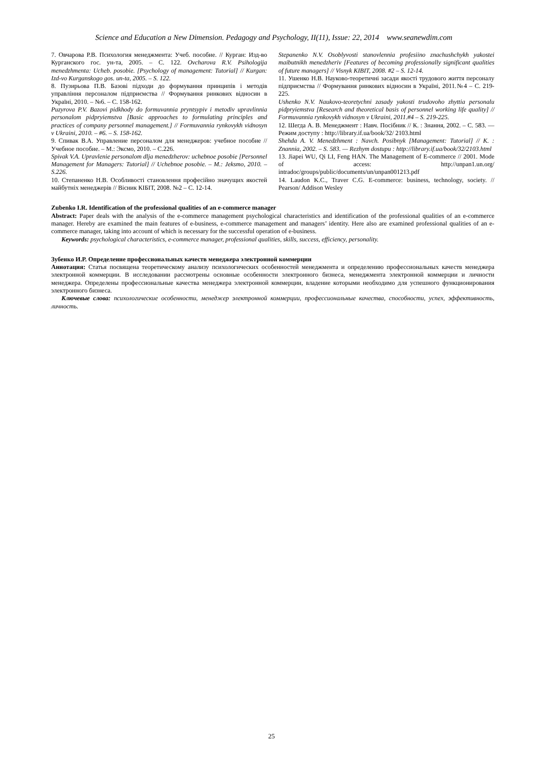Science and Education a New Dimension. Pedagogy and Psychology, II(11), Issue: 22, 2014 www.seanewdim.com
7. Овчарова Р.В. Психология менеджмента: Учеб. пособие. // Курган: Изд-во Курганского гос. ун-та, 2005. – С. 122. Ovcharova R.V. Psihologija menedzhmenta: Ucheb. posobie. [Psychology of management: Tutorial] // Kurgan: Izd-vo Kurganskogo gos. un-ta, 2005. – S. 122.
8. Пузирьова П.В. Базові підходи до формування принципів і методів управління персоналом підприємства // Формування ринкових відносин в Україні, 2010. – №6. – С. 158-162.
Puzyrova P.V. Bazovi pidkhody do formuvannia pryntsypiv i metodiv upravlinnia personalom pidpryiemstva [Basic approaches to formulating principles and practices of company personnel management.] // Formuvannia rynkovykh vidnosyn v Ukraini, 2010. – #6. – S. 158-162.
9. Спивак В.А. Управление персоналом для менеджеров: учебное пособие // Учебное пособие. – М.: Эксмо, 2010. – С.226.
Spivak V.A. Upravlenie personalom dlja menedzherov: uchebnoe posobie [Personnel Management for Managers: Tutorial] // Uchebnoe posobie. – M.: Jeksmo, 2010. – S.226.
10. Степаненко Н.В. Особливості становлення професійно значущих якостей майбутніх менеджерів // Вісник КІБІТ, 2008. №2 – С. 12-14.
Stepanenko N.V. Osoblyvosti stanovlennia profesiino znachushchykh yakostei maibutnikh menedzheriv [Features of becoming professionally significant qualities of future managers] // Visnyk KIBIT, 2008. #2 – S. 12-14.
11. Ушенко Н.В. Науково-теоретичні засади якості трудового життя персоналу підприємства // Формування ринкових відносин в Україні, 2011.№4 – С. 219-225.
Ushenko N.V. Naukovo-teoretychni zasady yakosti trudovoho zhyttia personalu pidpryiemstva [Research and theoretical basis of personnel working life quality] // Formuvannia rynkovykh vidnosyn v Ukraini, 2011.#4 – S. 219-225.
12. Шегда А. В. Менеджмент : Навч. Посібник // К. : Знання, 2002. – С. 583. — Режим доступу : http://library.if.ua/book/32/ 2103.html
Shehda A. V. Menedzhment : Navch. Posibnyk [Management: Tutorial] // K. : Znannia, 2002. – S. 583. — Rezhym dostupu : http://library.if.ua/book/32/2103.html
13. Jiapei WU, Qi LI, Feng HAN. The Management of E-commerce // 2001. Mode of access: http://unpan1.un.org/ intradoc/groups/public/documents/un/unpan001213.pdf
14. Laudon K.C., Traver C.G. E-commerce: business, technology, society. // Pearson/ Addison Wesley
Zubenko I.R. Identification of the professional qualities of an e-commerce manager
Abstract: Paper deals with the analysis of the e-commerce management psychological characteristics and identification of the professional qualities of an e-commerce manager. Hereby are examined the main features of e-business, e-commerce management and managers’ identity. Here also are examined professional qualities of an e-commerce manager, taking into account of which is necessary for the successful operation of e-business.
Keywords: psychological characteristics, e-commerce manager, professional qualities, skills, success, efficiency, personality.
Зубенко И.Р. Определение профессиональных качеств менеджера электронной коммерции
Аннотация: Статья посвящена теоретическому анализу психологических особенностей менеджмента и определению профессиональных качеств менеджера электронной коммерции. В исследовании рассмотрены основные особенности электронного бизнеса, менеджмента электронной коммерции и личности менеджера. Определены профессиональные качества менеджера электронной коммерции, владение которыми необходимо для успешного функционирования электронного бизнеса.
Ключевые слова: психологические особенности, менеджер электронной коммерции, профессиональные качества, способности, успех, эффективность, личность.
25